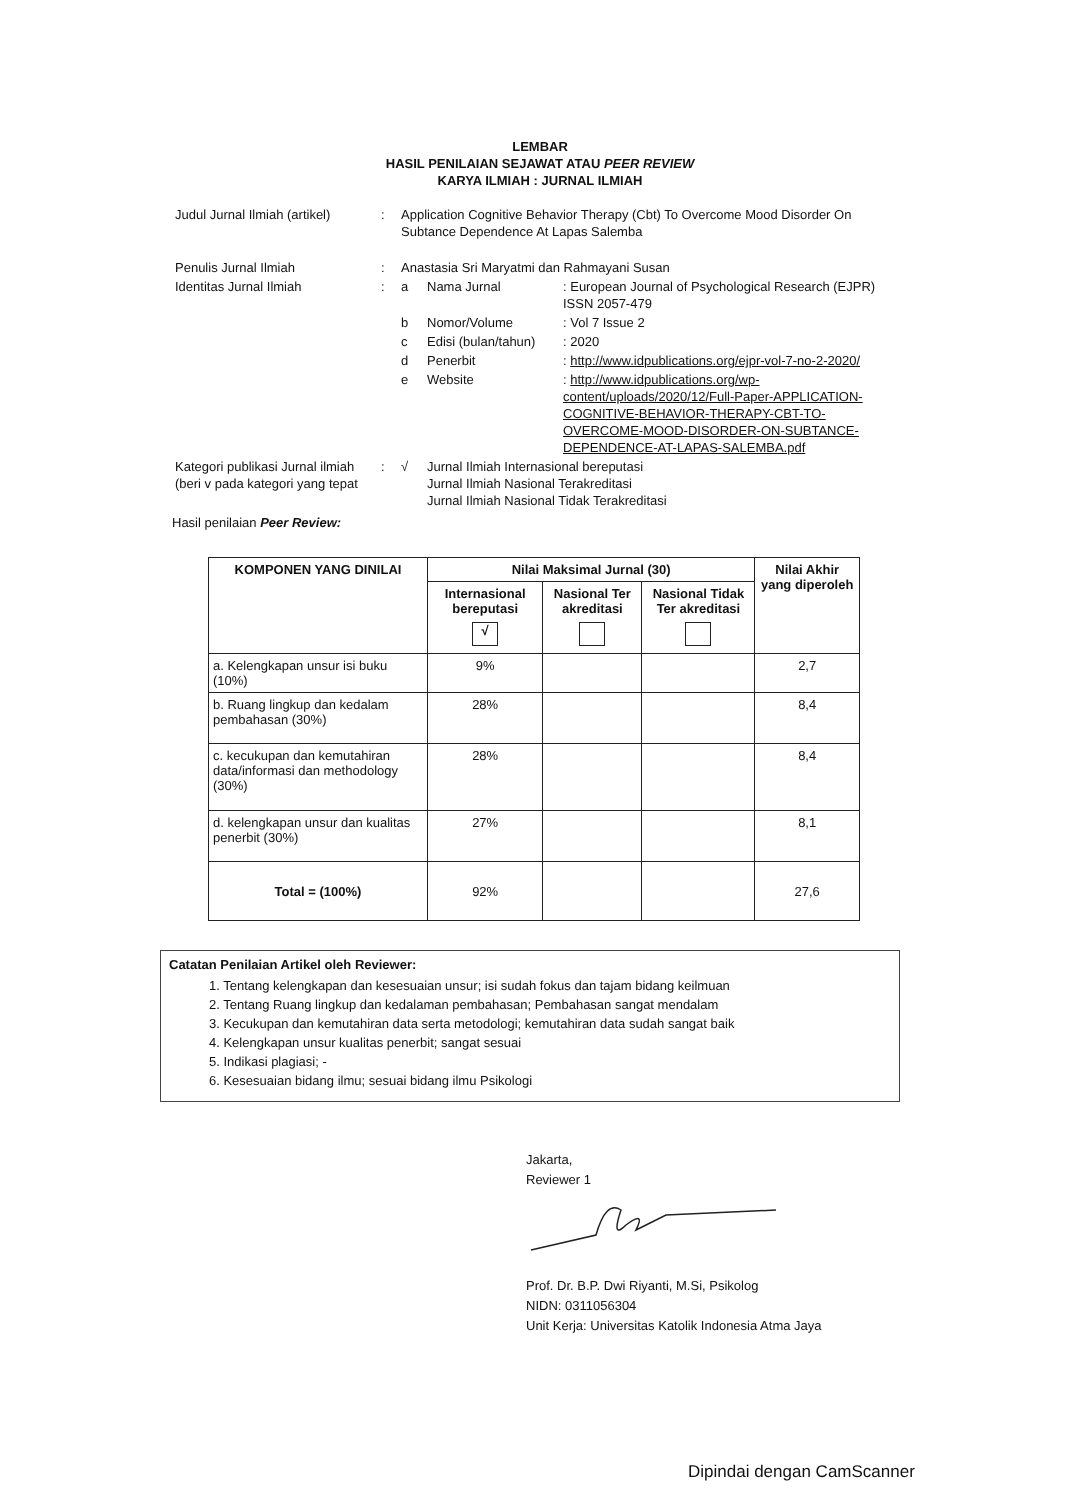LEMBAR
HASIL PENILAIAN SEJAWAT ATAU PEER REVIEW
KARYA ILMIAH : JURNAL ILMIAH
| Judul Jurnal Ilmiah (artikel) | : | Application Cognitive Behavior Therapy (Cbt) To Overcome Mood Disorder On Subtance Dependence At Lapas Salemba | | |
| Penulis Jurnal Ilmiah | : | Anastasia Sri Maryatmi dan Rahmayani Susan | | |
| Identitas Jurnal Ilmiah | : | a | Nama Jurnal | : European Journal of Psychological Research (EJPR) ISSN 2057-479 |
| | | b | Nomor/Volume | : Vol 7 Issue 2 |
| | | c | Edisi (bulan/tahun) | : 2020 |
| | | d | Penerbit | : http://www.idpublications.org/ejpr-vol-7-no-2-2020/ |
| | | e | Website | : http://www.idpublications.org/wp-content/uploads/2020/12/Full-Paper-APPLICATION-COGNITIVE-BEHAVIOR-THERAPY-CBT-TO-OVERCOME-MOOD-DISORDER-ON-SUBTANCE-DEPENDENCE-AT-LAPAS-SALEMBA.pdf |
| Kategori publikasi Jurnal ilmiah (beri v pada kategori yang tepat | : | √ | Jurnal Ilmiah Internasional bereputasi Jurnal Ilmiah Nasional Terakreditasi Jurnal Ilmiah Nasional Tidak Terakreditasi | |
Hasil penilaian Peer Review:
| KOMPONEN YANG DINILAI | Nilai Maksimal Jurnal (30) | | | Nilai Akhir yang diperoleh |
| --- | --- | --- | --- | --- |
| | Internasional bereputasi √ | Nasional Ter akreditasi | Nasional Tidak Ter akreditasi | |
| a. Kelengkapan unsur isi buku (10%) | 9% | | | 2,7 |
| b. Ruang lingkup dan kedalam pembahasan (30%) | 28% | | | 8,4 |
| c. kecukupan dan kemutahiran data/informasi dan methodology (30%) | 28% | | | 8,4 |
| d. kelengkapan unsur dan kualitas penerbit (30%) | 27% | | | 8,1 |
| Total = (100%) | 92% | | | 27,6 |
Catatan Penilaian Artikel oleh Reviewer:
1. Tentang kelengkapan dan kesesuaian unsur; isi sudah fokus dan tajam bidang keilmuan
2. Tentang Ruang lingkup dan kedalaman pembahasan; Pembahasan sangat mendalam
3. Kecukupan dan kemutahiran data serta metodologi; kemutahiran data sudah sangat baik
4. Kelengkapan unsur kualitas penerbit; sangat sesuai
5. Indikasi plagiasi; -
6. Kesesuaian bidang ilmu; sesuai bidang ilmu Psikologi
Jakarta,
Reviewer 1
Prof. Dr. B.P. Dwi Riyanti, M.Si, Psikolog
NIDN: 0311056304
Unit Kerja: Universitas Katolik Indonesia Atma Jaya
Dipindai dengan CamScanner